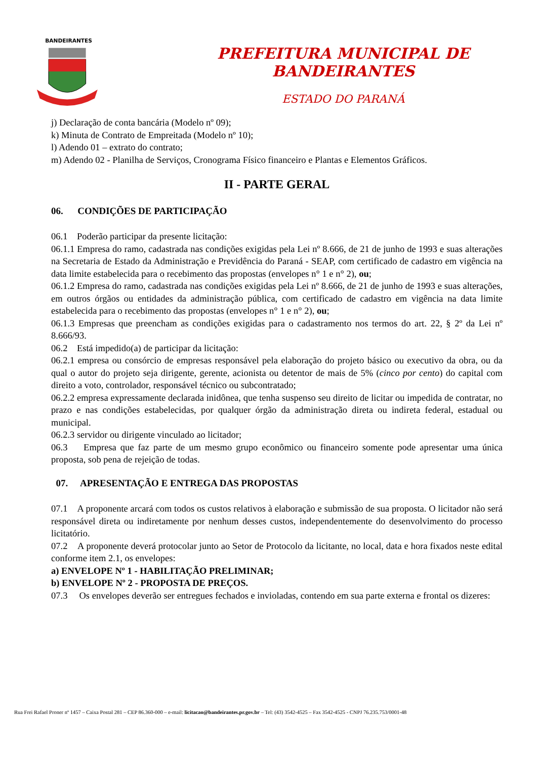BANDEIRANTES
PREFEITURA MUNICIPAL DE BANDEIRANTES
ESTADO DO PARANÁ
j) Declaração de conta bancária (Modelo nº 09);
k) Minuta de Contrato de Empreitada (Modelo nº 10);
l) Adendo 01 – extrato do contrato;
m) Adendo 02 - Planilha de Serviços, Cronograma Físico financeiro e Plantas e Elementos Gráficos.
II - PARTE GERAL
06. CONDIÇÕES DE PARTICIPAÇÃO
06.1 Poderão participar da presente licitação:
06.1.1 Empresa do ramo, cadastrada nas condições exigidas pela Lei nº 8.666, de 21 de junho de 1993 e suas alterações na Secretaria de Estado da Administração e Previdência do Paraná - SEAP, com certificado de cadastro em vigência na data limite estabelecida para o recebimento das propostas (envelopes n° 1 e n° 2), ou;
06.1.2 Empresa do ramo, cadastrada nas condições exigidas pela Lei nº 8.666, de 21 de junho de 1993 e suas alterações, em outros órgãos ou entidades da administração pública, com certificado de cadastro em vigência na data limite estabelecida para o recebimento das propostas (envelopes n° 1 e n° 2), ou;
06.1.3 Empresas que preencham as condições exigidas para o cadastramento nos termos do art. 22, § 2º da Lei nº 8.666/93.
06.2 Está impedido(a) de participar da licitação:
06.2.1 empresa ou consórcio de empresas responsável pela elaboração do projeto básico ou executivo da obra, ou da qual o autor do projeto seja dirigente, gerente, acionista ou detentor de mais de 5% (cinco por cento) do capital com direito a voto, controlador, responsável técnico ou subcontratado;
06.2.2 empresa expressamente declarada inidônea, que tenha suspenso seu direito de licitar ou impedida de contratar, no prazo e nas condições estabelecidas, por qualquer órgão da administração direta ou indireta federal, estadual ou municipal.
06.2.3 servidor ou dirigente vinculado ao licitador;
06.3 Empresa que faz parte de um mesmo grupo econômico ou financeiro somente pode apresentar uma única proposta, sob pena de rejeição de todas.
07. APRESENTAÇÃO E ENTREGA DAS PROPOSTAS
07.1 A proponente arcará com todos os custos relativos à elaboração e submissão de sua proposta. O licitador não será responsável direta ou indiretamente por nenhum desses custos, independentemente do desenvolvimento do processo licitatório.
07.2 A proponente deverá protocolar junto ao Setor de Protocolo da licitante, no local, data e hora fixados neste edital conforme item 2.1, os envelopes:
a) ENVELOPE Nº 1 - HABILITAÇÃO PRELIMINAR;
b) ENVELOPE Nº 2 - PROPOSTA DE PREÇOS.
07.3 Os envelopes deverão ser entregues fechados e invioladas, contendo em sua parte externa e frontal os dizeres:
Rua Frei Rafael Proner nº 1457 – Caixa Postal 281 – CEP 86.360-000 – e-mail: licitacao@bandeirantes.pr.gov.br – Tel: (43) 3542-4525 – Fax 3542-4525 - CNPJ 76.235.753/0001-48